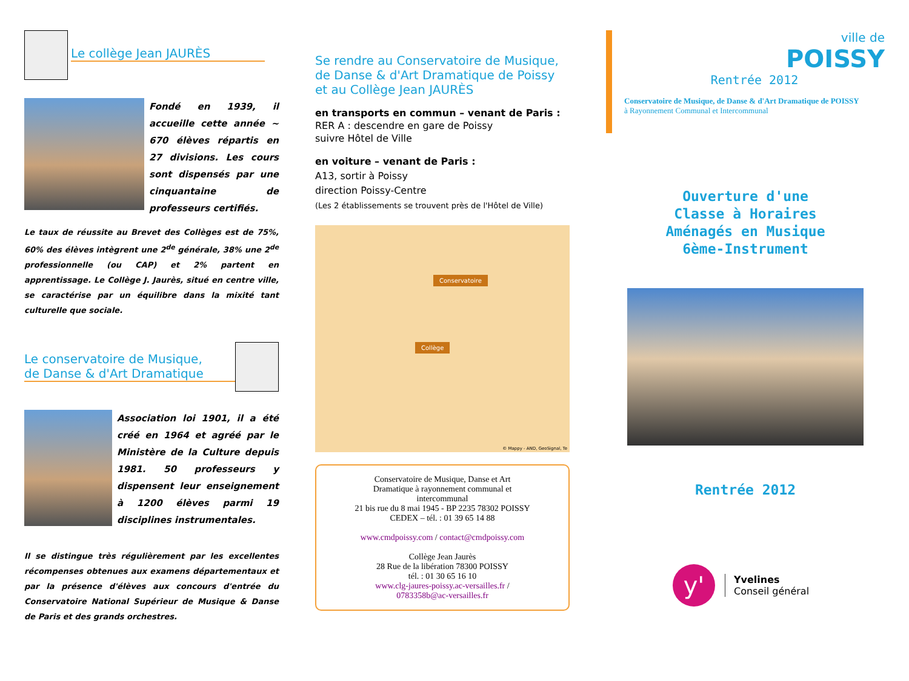Le collège Jean JAURÈS
Fondé en 1939, il accueille cette année ~ 670 élèves répartis en 27 divisions. Les cours sont dispensés par une cinquantaine de professeurs certifiés.
Le taux de réussite au Brevet des Collèges est de 75%, 60% des élèves intègrent une 2<sup>de</sup> générale, 38% une 2<sup>de</sup> professionnelle (ou CAP) et 2% partent en apprentissage. Le Collège J. Jaurès, situé en centre ville, se caractérise par un équilibre dans la mixité tant culturelle que sociale.
Le conservatoire de Musique,
de Danse & d'Art Dramatique
Association loi 1901, il a été créé en 1964 et agréé par le Ministère de la Culture depuis 1981. 50 professeurs y dispensent leur enseignement à 1200 élèves parmi 19 disciplines instrumentales.
Il se distingue très régulièrement par les excellentes récompenses obtenues aux examens départementaux et par la présence d'élèves aux concours d'entrée du Conservatoire National Supérieur de Musique & Danse de Paris et des grands orchestres.
Se rendre au Conservatoire de Musique, de Danse & d'Art Dramatique de Poissy et au Collège Jean JAURÈS
en transports en commun – venant de Paris :
RER A : descendre en gare de Poissy
suivre Hôtel de Ville
en voiture – venant de Paris :
A13, sortir à Poissy
direction Poissy-Centre
(Les 2 établissements se trouvent près de l'Hôtel de Ville)
Conservatoire
Collège
© Mappy - AND, GeoSignal, Te
Conservatoire de Musique, Danse et Art
Dramatique à rayonnement communal et
intercommunal
21 bis rue du 8 mai 1945 - BP 2235 78302 POISSY
CEDEX – tél. : 01 39 65 14 88
www.cmdpoissy.com / contact@cmdpoissy.com
Collège Jean Jaurès
28 Rue de la libération 78300 POISSY
tél. : 01 30 65 16 10
www.clg-jaures-poissy.ac-versailles.fr /
0783358b@ac-versailles.fr
ville de
POISSY
Rentrée 2012
Conservatoire de Musique, de Danse & d'Art Dramatique de POISSY
à Rayonnement Communal et Intercommunal
Ouverture d'une
Classe à Horaires
Aménagés en Musique
6ème-Instrument
Rentrée 2012
y'
Yvelines
Conseil général